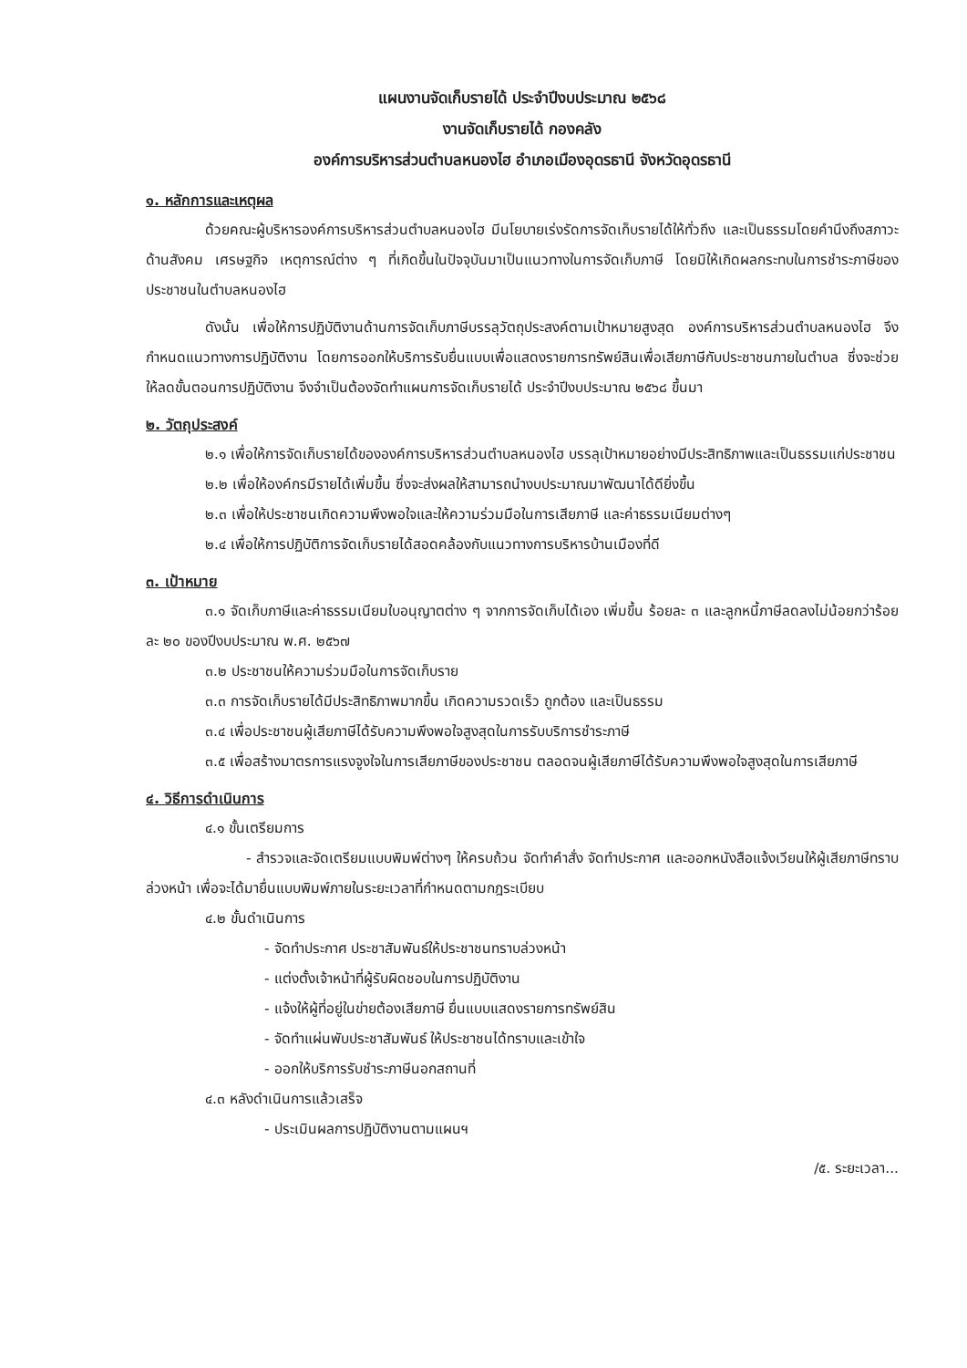แผนงานจัดเก็บรายได้ ประจำปีงบประมาณ ๒๕๖๘
งานจัดเก็บรายได้ กองคลัง
องค์การบริหารส่วนตำบลหนองไฮ อำเภอเมืองอุดรธานี จังหวัดอุดรธานี
๑. หลักการและเหตุผล
ด้วยคณะผู้บริหารองค์การบริหารส่วนตำบลหนองไฮ มีนโยบายเร่งรัดการจัดเก็บรายได้ให้ทั่วถึง และเป็นธรรมโดยคำนึงถึงสภาวะด้านสังคม เศรษฐกิจ เหตุการณ์ต่าง ๆ ที่เกิดขึ้นในปัจจุบันมาเป็นแนวทางในการจัดเก็บภาษี โดยมิให้เกิดผลกระทบในการชำระภาษีของประชาชนในตำบลหนองไฮ
ดังนั้น เพื่อให้การปฏิบัติงานด้านการจัดเก็บภาษีบรรลุวัตถุประสงค์ตามเป้าหมายสูงสุด องค์การบริหารส่วนตำบลหนองไฮ จึงกำหนดแนวทางการปฏิบัติงาน โดยการออกให้บริการรับยื่นแบบเพื่อแสดงรายการทรัพย์สินเพื่อเสียภาษีกับประชาชนภายในตำบล ซึ่งจะช่วยให้ลดขั้นตอนการปฏิบัติงาน จึงจำเป็นต้องจัดทำแผนการจัดเก็บรายได้ ประจำปีงบประมาณ ๒๕๖๘ ขึ้นมา
๒. วัตถุประสงค์
๒.๑ เพื่อให้การจัดเก็บรายได้ขององค์การบริหารส่วนตำบลหนองไฮ บรรลุเป้าหมายอย่างมีประสิทธิภาพและเป็นธรรมแก่ประชาชน
๒.๒ เพื่อให้องค์กรมีรายได้เพิ่มขึ้น ซึ่งจะส่งผลให้สามารถนำงบประมาณมาพัฒนาได้ดียิ่งขึ้น
๒.๓ เพื่อให้ประชาชนเกิดความพึงพอใจและให้ความร่วมมือในการเสียภาษี และค่าธรรมเนียมต่างๆ
๒.๔ เพื่อให้การปฏิบัติการจัดเก็บรายได้สอดคล้องกับแนวทางการบริหารบ้านเมืองที่ดี
๓. เป้าหมาย
๓.๑ จัดเก็บภาษีและค่าธรรมเนียมใบอนุญาตต่าง ๆ จากการจัดเก็บได้เอง เพิ่มขึ้น ร้อยละ ๓ และลูกหนี้ภาษีลดลงไม่น้อยกว่าร้อยละ ๒๐ ของปีงบประมาณ พ.ศ. ๒๕๖๗
๓.๒ ประชาชนให้ความร่วมมือในการจัดเก็บราย
๓.๓ การจัดเก็บรายได้มีประสิทธิภาพมากขึ้น เกิดความรวดเร็ว ถูกต้อง และเป็นธรรม
๓.๔ เพื่อประชาชนผู้เสียภาษีได้รับความพึงพอใจสูงสุดในการรับบริการชำระภาษี
๓.๕ เพื่อสร้างมาตรการแรงจูงใจในการเสียภาษีของประชาชน ตลอดจนผู้เสียภาษีได้รับความพึงพอใจสูงสุดในการเสียภาษี
๔. วิธีการดำเนินการ
๔.๑ ขั้นเตรียมการ
- สำรวจและจัดเตรียมแบบพิมพ์ต่างๆ ให้ครบถ้วน จัดทำคำสั่ง จัดทำประกาศ และออกหนังสือแจ้งเวียนให้ผู้เสียภาษีทราบล่วงหน้า เพื่อจะได้มายื่นแบบพิมพ์ภายในระยะเวลาที่กำหนดตามกฎระเบียบ
๔.๒ ขั้นดำเนินการ
- จัดทำประกาศ ประชาสัมพันธ์ให้ประชาชนทราบล่วงหน้า
- แต่งตั้งเจ้าหน้าที่ผู้รับผิดชอบในการปฏิบัติงาน
- แจ้งให้ผู้ที่อยู่ในข่ายต้องเสียภาษี ยื่นแบบแสดงรายการทรัพย์สิน
- จัดทำแผ่นพับประชาสัมพันธ์ ให้ประชาชนได้ทราบและเข้าใจ
- ออกให้บริการรับชำระภาษีนอกสถานที่
๔.๓ หลังดำเนินการแล้วเสร็จ
- ประเมินผลการปฏิบัติงานตามแผนฯ
/๕. ระยะเวลา...